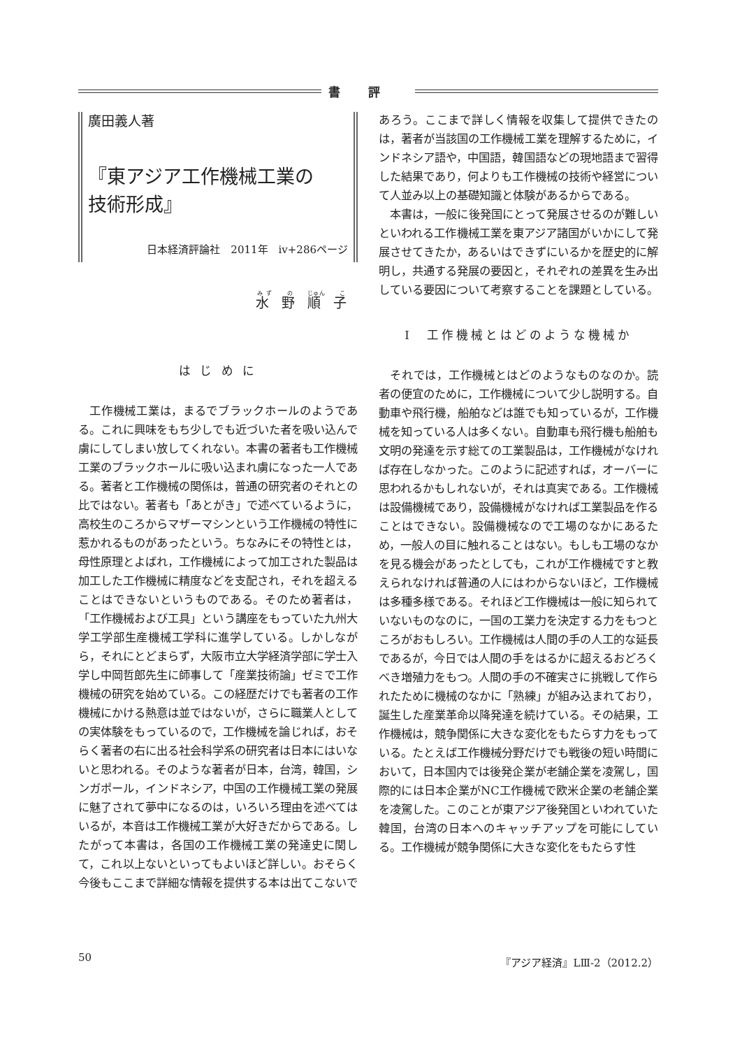書評
廣田義人著
『東アジア工作機械工業の
技術形成』
日本経済評論社　2011年　iv+286ページ
水 野 順 子
は じ め に
工作機械工業は，まるでブラックホールのようである。これに興味をもち少しでも近づいた者を吸い込んで虜にしてしまい放してくれない。本書の著者も工作機械工業のブラックホールに吸い込まれ虜になった一人である。著者と工作機械の関係は，普通の研究者のそれとの比ではない。著者も「あとがき」で述べているように，高校生のころからマザーマシンという工作機械の特性に惹かれるものがあったという。ちなみにその特性とは，母性原理とよばれ，工作機械によって加工された製品は加工した工作機械に精度などを支配され，それを超えることはできないというものである。そのため著者は，「工作機械および工具」という講座をもっていた九州大学工学部生産機械工学科に進学している。しかしながら，それにとどまらず，大阪市立大学経済学部に学士入学し中岡哲郎先生に師事して「産業技術論」ゼミで工作機械の研究を始めている。この経歴だけでも著者の工作機械にかける熱意は並ではないが，さらに職業人としての実体験をもっているので，工作機械を論じれば，おそらく著者の右に出る社会科学系の研究者は日本にはいないと思われる。そのような著者が日本，台湾，韓国，シンガポール，インドネシア，中国の工作機械工業の発展に魅了されて夢中になるのは，いろいろ理由を述べてはいるが，本音は工作機械工業が大好きだからである。したがって本書は，各国の工作機械工業の発達史に関して，これ以上ないといってもよいほど詳しい。おそらく今後もここまで詳細な情報を提供する本は出てこないで
あろう。ここまで詳しく情報を収集して提供できたのは，著者が当該国の工作機械工業を理解するために，インドネシア語や，中国語，韓国語などの現地語まで習得した結果であり，何よりも工作機械の技術や経営について人並み以上の基礎知識と体験があるからである。
本書は，一般に後発国にとって発展させるのが難しいといわれる工作機械工業を東アジア諸国がいかにして発展させてきたか，あるいはできずにいるかを歴史的に解明し，共通する発展の要因と，それぞれの差異を生み出している要因について考察することを課題としている。
Ⅰ　工作機械とはどのような機械か
それでは，工作機械とはどのようなものなのか。読者の便宜のために，工作機械について少し説明する。自動車や飛行機，船舶などは誰でも知っているが，工作機械を知っている人は多くない。自動車も飛行機も船舶も文明の発達を示す総ての工業製品は，工作機械がなければ存在しなかった。このように記述すれば，オーバーに思われるかもしれないが，それは真実である。工作機械は設備機械であり，設備機械がなければ工業製品を作ることはできない。設備機械なので工場のなかにあるため，一般人の目に触れることはない。もしも工場のなかを見る機会があったとしても，これが工作機械ですと教えられなければ普通の人にはわからないほど，工作機械は多種多様である。それほど工作機械は一般に知られていないものなのに，一国の工業力を決定する力をもつところがおもしろい。工作機械は人間の手の人工的な延長であるが，今日では人間の手をはるかに超えるおどろくべき増殖力をもつ。人間の手の不確実さに挑戦して作られたために機械のなかに「熟練」が組み込まれており，誕生した産業革命以降発達を続けている。その結果，工作機械は，競争関係に大きな変化をもたらす力をもっている。たとえば工作機械分野だけでも戦後の短い時間において，日本国内では後発企業が老舗企業を凌駕し，国際的には日本企業がNC工作機械で欧米企業の老舗企業を凌駕した。このことが東アジア後発国といわれていた韓国，台湾の日本へのキャッチアップを可能にしている。工作機械が競争関係に大きな変化をもたらす性
50 『アジア経済』LⅢ-2（2012.2）